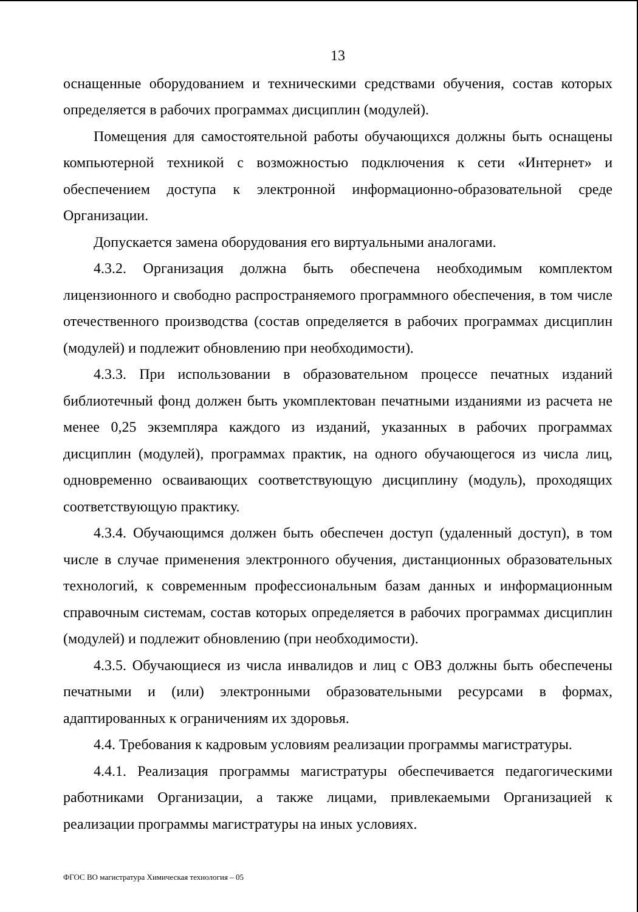13
оснащенные оборудованием и техническими средствами обучения, состав которых определяется в рабочих программах дисциплин (модулей).
Помещения для самостоятельной работы обучающихся должны быть оснащены компьютерной техникой с возможностью подключения к сети «Интернет» и обеспечением доступа к электронной информационно-образовательной среде Организации.
Допускается замена оборудования его виртуальными аналогами.
4.3.2. Организация должна быть обеспечена необходимым комплектом лицензионного и свободно распространяемого программного обеспечения, в том числе отечественного производства (состав определяется в рабочих программах дисциплин (модулей) и подлежит обновлению при необходимости).
4.3.3. При использовании в образовательном процессе печатных изданий библиотечный фонд должен быть укомплектован печатными изданиями из расчета не менее 0,25 экземпляра каждого из изданий, указанных в рабочих программах дисциплин (модулей), программах практик, на одного обучающегося из числа лиц, одновременно осваивающих соответствующую дисциплину (модуль), проходящих соответствующую практику.
4.3.4. Обучающимся должен быть обеспечен доступ (удаленный доступ), в том числе в случае применения электронного обучения, дистанционных образовательных технологий, к современным профессиональным базам данных и информационным справочным системам, состав которых определяется в рабочих программах дисциплин (модулей) и подлежит обновлению (при необходимости).
4.3.5. Обучающиеся из числа инвалидов и лиц с ОВЗ должны быть обеспечены печатными и (или) электронными образовательными ресурсами в формах, адаптированных к ограничениям их здоровья.
4.4. Требования к кадровым условиям реализации программы магистратуры.
4.4.1. Реализация программы магистратуры обеспечивается педагогическими работниками Организации, а также лицами, привлекаемыми Организацией к реализации программы магистратуры на иных условиях.
ФГОС ВО магистратура Химическая технология – 05